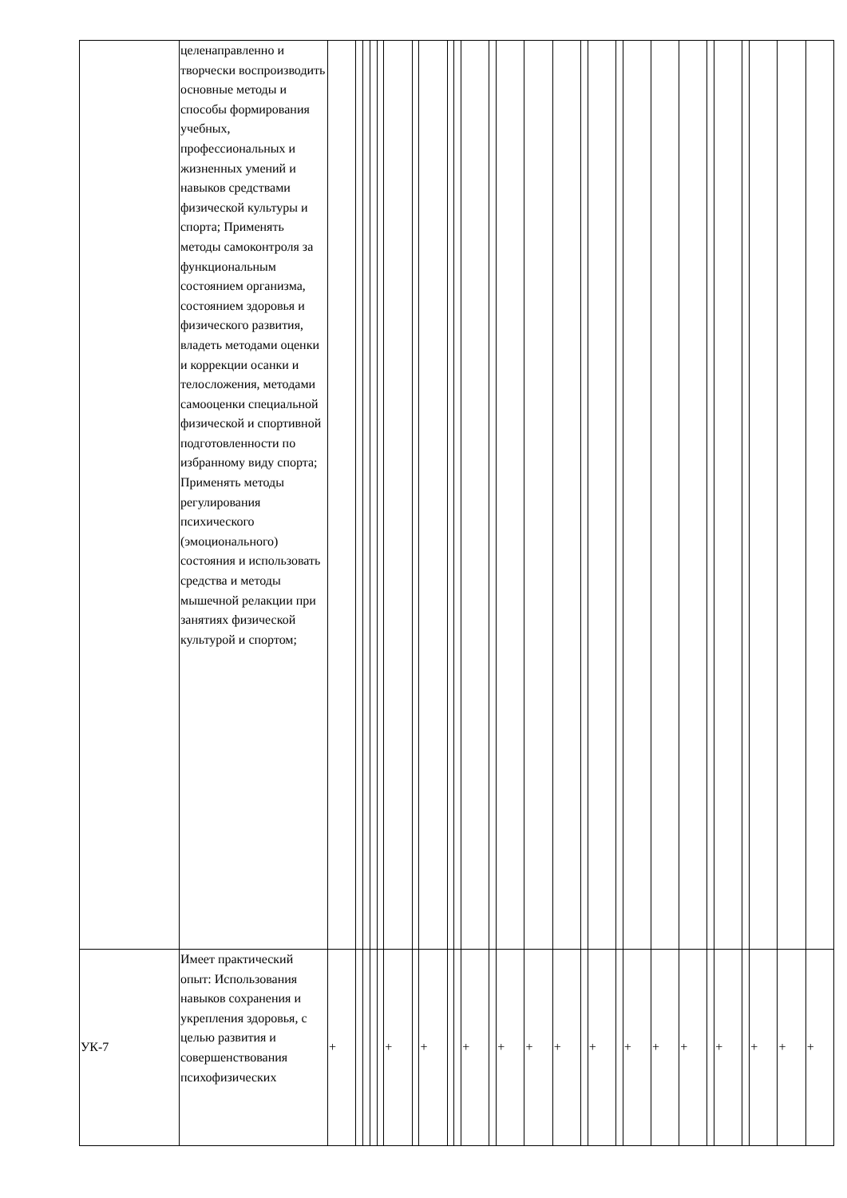| | целенаправленно и творчески воспроизводить основные методы и способы формирования учебных, профессиональных и жизненных умений и навыков средствами физической культуры и спорта; Применять методы самоконтроля за функциональным состоянием организма, состоянием здоровья и физического развития, владеть методами оценки и коррекции осанки и телосложения, методами самооценки специальной физической и спортивной подготовленности по избранному виду спорта; Применять методы регулирования психического (эмоционального) состояния и использовать средства и методы мышечной релакции при занятиях физической культурой и спортом; | | | | | | | | | | | | | | | | | | | | | | | | | | | |
| УК-7 | Имеет практический опыт: Использования навыков сохранения и укрепления здоровья, с целью развития и совершенствования психофизических | + | | | | | + | | + | | | + | | + | + | + | | + | | + | + | + | | + | | + | + | + |